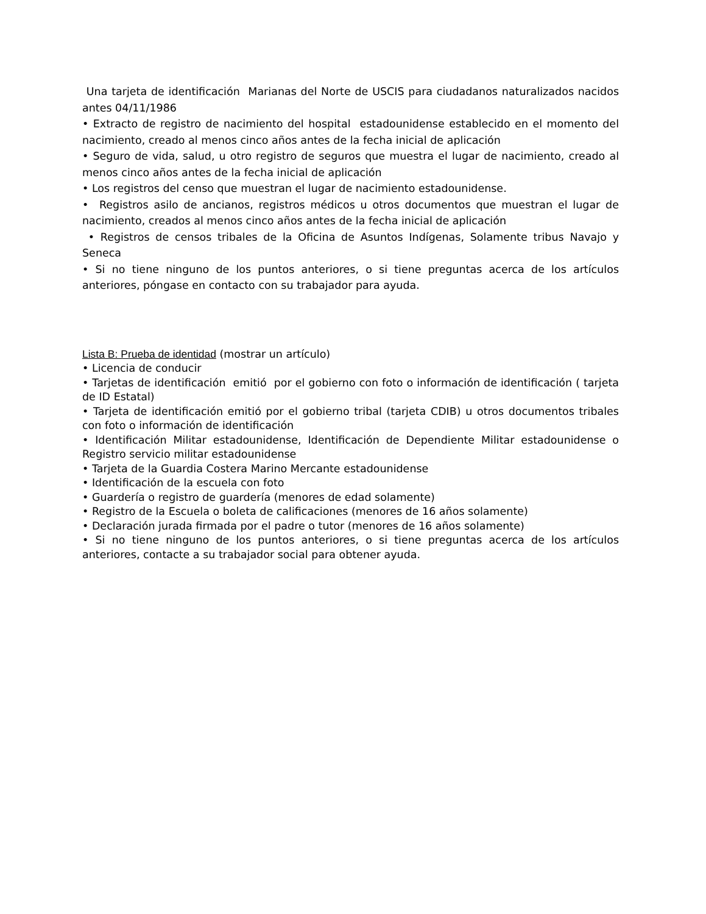Una tarjeta de identificación Marianas del Norte de USCIS para ciudadanos naturalizados nacidos antes 04/11/1986
• Extracto de registro de nacimiento del hospital estadounidense establecido en el momento del nacimiento, creado al menos cinco años antes de la fecha inicial de aplicación
• Seguro de vida, salud, u otro registro de seguros que muestra el lugar de nacimiento, creado al menos cinco años antes de la fecha inicial de aplicación
• Los registros del censo que muestran el lugar de nacimiento estadounidense.
• Registros asilo de ancianos, registros médicos u otros documentos que muestran el lugar de nacimiento, creados al menos cinco años antes de la fecha inicial de aplicación
• Registros de censos tribales de la Oficina de Asuntos Indígenas, Solamente tribus Navajo y Seneca
• Si no tiene ninguno de los puntos anteriores, o si tiene preguntas acerca de los artículos anteriores, póngase en contacto con su trabajador para ayuda.
Lista B: Prueba de identidad (mostrar un artículo)
• Licencia de conducir
• Tarjetas de identificación emitió por el gobierno con foto o información de identificación ( tarjeta de ID Estatal)
• Tarjeta de identificación emitió por el gobierno tribal (tarjeta CDIB) u otros documentos tribales con foto o información de identificación
• Identificación Militar estadounidense, Identificación de Dependiente Militar estadounidense o Registro servicio militar estadounidense
• Tarjeta de la Guardia Costera Marino Mercante estadounidense
• Identificación de la escuela con foto
• Guardería o registro de guardería (menores de edad solamente)
• Registro de la Escuela o boleta de calificaciones (menores de 16 años solamente)
• Declaración jurada firmada por el padre o tutor (menores de 16 años solamente)
• Si no tiene ninguno de los puntos anteriores, o si tiene preguntas acerca de los artículos anteriores, contacte a su trabajador social para obtener ayuda.